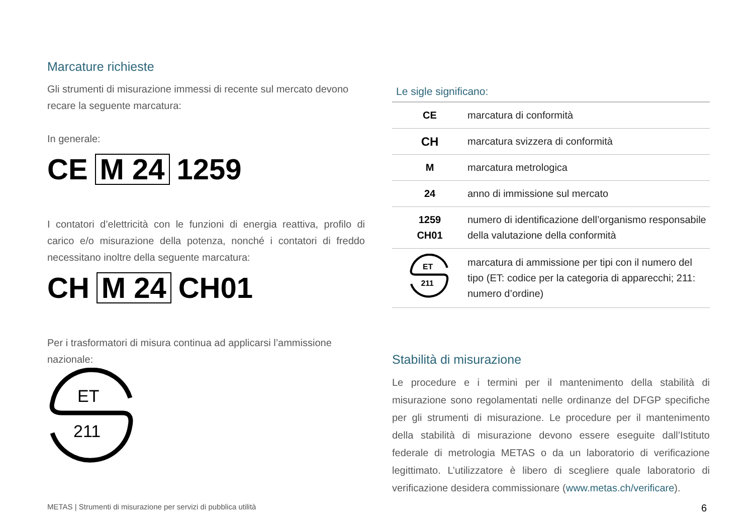Marcature richieste
Gli strumenti di misurazione immessi di recente sul mercato devono recare la seguente marcatura:
In generale:
CE M 24 1259
I contatori d’elettricità con le funzioni di energia reattiva, profilo di carico e/o misurazione della potenza, nonché i contatori di freddo necessitano inoltre della seguente marcatura:
CH M 24 CH01
Per i trasformatori di misura continua ad applicarsi l’ammissione nazionale:
ET
211
Le sigle significano:
| CE | marcatura di conformità |
| CH | marcatura svizzera di conformità |
| M | marcatura metrologica |
| 24 | anno di immissione sul mercato |
| 1259 CH01 | numero di identificazione dell’organismo responsabile della valutazione della conformità |
| ET 211 | marcatura di ammissione per tipi con il numero del tipo (ET: codice per la categoria di apparecchi; 211: numero d’ordine) |
Stabilità di misurazione
Le procedure e i termini per il mantenimento della stabilità di misurazione sono regolamentati nelle ordinanze del DFGP specifiche per gli strumenti di misurazione. Le procedure per il mantenimento della stabilità di misurazione devono essere eseguite dall’Istituto federale di metrologia METAS o da un laboratorio di verificazione legittimato. L’utilizzatore è libero di scegliere quale laboratorio di verificazione desidera commissionare (www.metas.ch/verificare).
METAS | Strumenti di misurazione per servizi di pubblica utilità 6